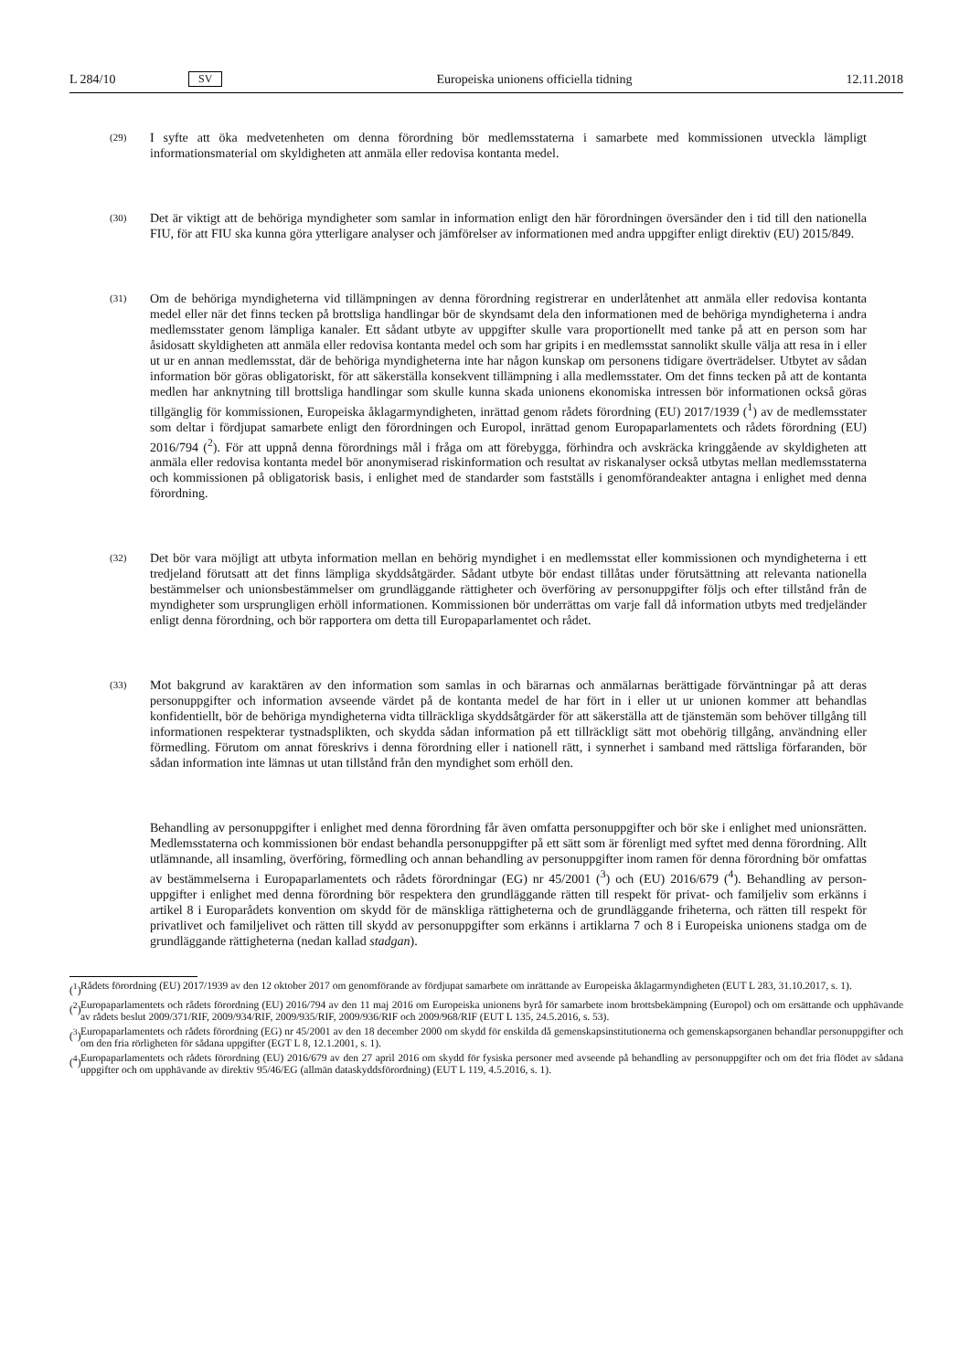L 284/10 SV Europeiska unionens officiella tidning 12.11.2018
(29)
I syfte att öka medvetenheten om denna förordning bör medlemsstaterna i samarbete med kommissionen utveckla lämpligt informationsmaterial om skyldigheten att anmäla eller redovisa kontanta medel.
(30)
Det är viktigt att de behöriga myndigheter som samlar in information enligt den här förordningen översänder den i tid till den nationella FIU, för att FIU ska kunna göra ytterligare analyser och jämförelser av informationen med andra uppgifter enligt direktiv (EU) 2015/849.
(31)
Om de behöriga myndigheterna vid tillämpningen av denna förordning registrerar en underlåtenhet att anmäla eller redovisa kontanta medel eller när det finns tecken på brottsliga handlingar bör de skyndsamt dela den informationen med de behöriga myndigheterna i andra medlemsstater genom lämpliga kanaler. Ett sådant utbyte av uppgifter skulle vara proportionellt med tanke på att en person som har åsidosatt skyldigheten att anmäla eller redovisa kontanta medel och som har gripits i en medlemsstat sannolikt skulle välja att resa in i eller ut ur en annan medlemsstat, där de behöriga myndigheterna inte har någon kunskap om personens tidigare överträdelser. Utbytet av sådan information bör göras obligatoriskt, för att säkerställa konsekvent tillämpning i alla medlems­stater. Om det finns tecken på att de kontanta medlen har anknytning till brottsliga handlingar som skulle kunna skada unionens ekonomiska intressen bör informationen också göras tillgänglig för kommissionen, Europeiska åklagarmyndigheten, inrättad genom rådets förordning (EU) 2017/1939 (<sup>1</sup>) av de medlemsstater som deltar i fördjupat samarbete enligt den förordningen och Europol, inrättad genom Europaparlamentets och rådets för­ordning (EU) 2016/794 (<sup>2</sup>). För att uppnå denna förordnings mål i fråga om att förebygga, förhindra och avskräcka kringgående av skyldigheten att anmäla eller redovisa kontanta medel bör anonymiserad riskinformation och resultat av riskanalyser också utbytas mellan medlemsstaterna och kommissionen på obligatorisk basis, i enlighet med de standarder som fastställs i genomförandeakter antagna i enlighet med denna förordning.
(32)
Det bör vara möjligt att utbyta information mellan en behörig myndighet i en medlemsstat eller kommissionen och myndigheterna i ett tredjeland förutsatt att det finns lämpliga skyddsåtgärder. Sådant utbyte bör endast tillåtas under förutsättning att relevanta nationella bestämmelser och unionsbestämmelser om grundläggande rättigheter och överföring av personuppgifter följs och efter tillstånd från de myndigheter som ursprungligen erhöll infor­mationen. Kommissionen bör underrättas om varje fall då information utbyts med tredjeländer enligt denna förordning, och bör rapportera om detta till Europaparlamentet och rådet.
(33)
Mot bakgrund av karaktären av den information som samlas in och bärarnas och anmälarnas berättigade förvänt­ningar på att deras personuppgifter och information avseende värdet på de kontanta medel de har fört in i eller ut ur unionen kommer att behandlas konfidentiellt, bör de behöriga myndigheterna vidta tillräckliga skyddsåtgärder för att säkerställa att de tjänstemän som behöver tillgång till informationen respekterar tystnadsplikten, och skydda sådan information på ett tillräckligt sätt mot obehörig tillgång, användning eller förmedling. Förutom om annat föreskrivs i denna förordning eller i nationell rätt, i synnerhet i samband med rättsliga förfaranden, bör sådan information inte lämnas ut utan tillstånd från den myndighet som erhöll den.
Behandling av personuppgifter i enlighet med denna förordning får även omfatta personuppgifter och bör ske i enlighet med unionsrätten. Medlemsstaterna och kommissionen bör endast behandla personuppgifter på ett sätt som är förenligt med syftet med denna förordning. Allt utlämnande, all insamling, överföring, förmedling och annan behandling av personuppgifter inom ramen för denna förordning bör omfattas av bestämmelserna i Europaparlamentets och rådets förordningar (EG) nr 45/2001 (<sup>3</sup>) och (EU) 2016/679 (<sup>4</sup>). Behandling av person­uppgifter i enlighet med denna förordning bör respektera den grundläggande rätten till respekt för privat- och familjeliv som erkänns i artikel 8 i Europarådets konvention om skydd för de mänskliga rättigheterna och de grundläggande friheterna, och rätten till respekt för privatlivet och familjelivet och rätten till skydd av person­uppgifter som erkänns i artiklarna 7 och 8 i Europeiska unionens stadga om de grundläggande rättigheterna (nedan kallad stadgan).
(<sup>1</sup>)
Rådets förordning (EU) 2017/1939 av den 12 oktober 2017 om genomförande av fördjupat samarbete om inrättande av Europeiska åklagarmyndigheten (EUT L 283, 31.10.2017, s. 1).
(<sup>2</sup>)
Europaparlamentets och rådets förordning (EU) 2016/794 av den 11 maj 2016 om Europeiska unionens byrå för samarbete inom brottsbekämpning (Europol) och om ersättande och upphävande av rådets beslut 2009/371/RIF, 2009/934/RIF, 2009/935/RIF, 2009/936/RIF och 2009/968/RIF (EUT L 135, 24.5.2016, s. 53).
(<sup>3</sup>)
Europaparlamentets och rådets förordning (EG) nr 45/2001 av den 18 december 2000 om skydd för enskilda då gemenskaps­institutionerna och gemenskapsorganen behandlar personuppgifter och om den fria rörligheten för sådana uppgifter (EGT L 8, 12.1.2001, s. 1).
(<sup>4</sup>)
Europaparlamentets och rådets förordning (EU) 2016/679 av den 27 april 2016 om skydd för fysiska personer med avseende på behandling av personuppgifter och om det fria flödet av sådana uppgifter och om upphävande av direktiv 95/46/EG (allmän dataskyddsförordning) (EUT L 119, 4.5.2016, s. 1).